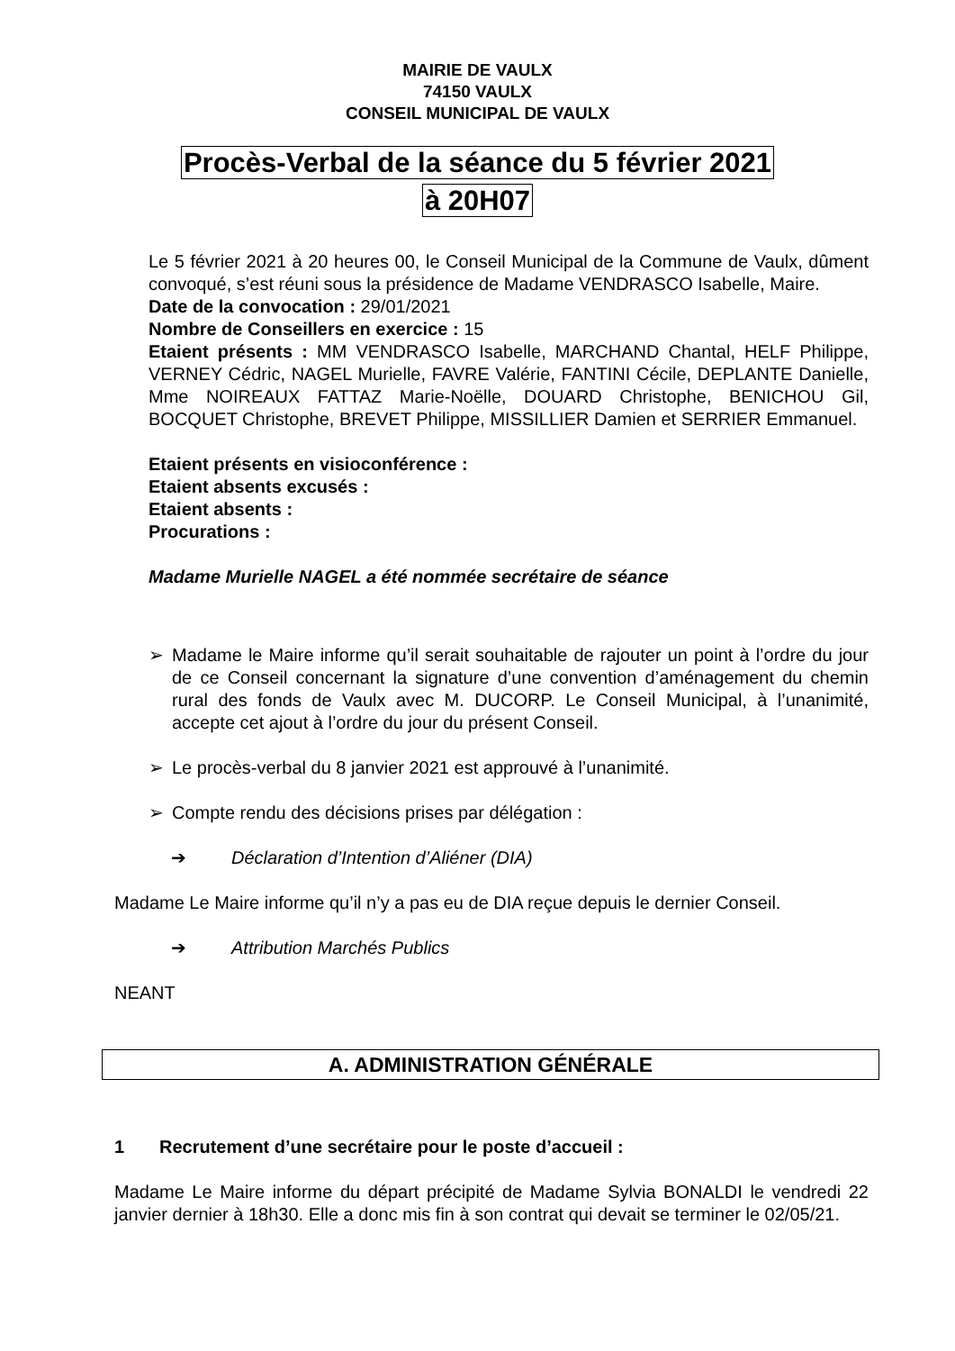MAIRIE DE VAULX
74150 VAULX
CONSEIL MUNICIPAL DE VAULX
Procès-Verbal de la séance du 5 février 2021
à 20H07
Le 5 février 2021 à 20 heures 00, le Conseil Municipal de la Commune de Vaulx, dûment convoqué, s’est réuni sous la présidence de Madame VENDRASCO Isabelle, Maire.
Date de la convocation : 29/01/2021
Nombre de Conseillers en exercice : 15
Etaient présents : MM VENDRASCO Isabelle, MARCHAND Chantal, HELF Philippe, VERNEY Cédric, NAGEL Murielle, FAVRE Valérie, FANTINI Cécile, DEPLANTE Danielle, Mme NOIREAUX FATTAZ Marie-Noëlle, DOUARD Christophe, BENICHOU Gil, BOCQUET Christophe, BREVET Philippe, MISSILLIER Damien et SERRIER Emmanuel.
Etaient présents en visioconférence :
Etaient absents excusés :
Etaient absents :
Procurations :
Madame Murielle NAGEL a été nommée secrétaire de séance
➢ Madame le Maire informe qu’il serait souhaitable de rajouter un point à l’ordre du jour de ce Conseil concernant la signature d’une convention d’aménagement du chemin rural des fonds de Vaulx avec M. DUCORP. Le Conseil Municipal, à l’unanimité, accepte cet ajout à l’ordre du jour du présent Conseil.
➢ Le procès-verbal du 8 janvier 2021 est approuvé à l’unanimité.
➢ Compte rendu des décisions prises par délégation :
➔ Déclaration d’Intention d’Aliéner (DIA)
Madame Le Maire informe qu’il n’y a pas eu de DIA reçue depuis le dernier Conseil.
➔ Attribution Marchés Publics
NEANT
A. ADMINISTRATION GÉNÉRALE
1 Recrutement d’une secrétaire pour le poste d’accueil :
Madame Le Maire informe du départ précipité de Madame Sylvia BONALDI le vendredi 22 janvier dernier à 18h30. Elle a donc mis fin à son contrat qui devait se terminer le 02/05/21.